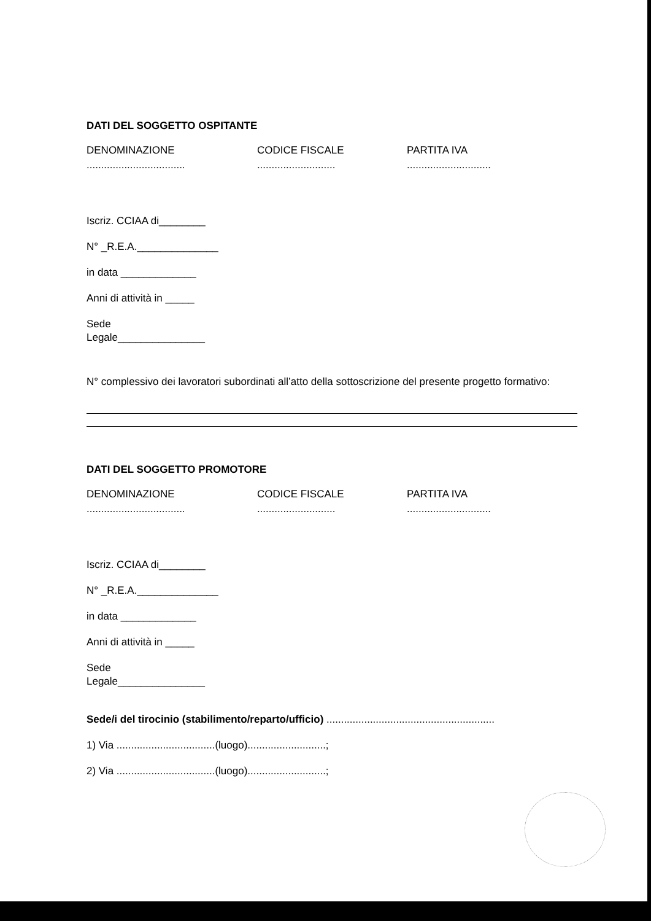DATI DEL SOGGETTO OSPITANTE
DENOMINAZIONE CODICE FISCALE PARTITA IVA
..................................
........................... .............................
Iscriz. CCIAA di________
N° _R.E.A.______________
in data _____________
Anni di attività in _____
Sede
Legale_______________
N° complessivo dei lavoratori subordinati all’atto della sottoscrizione del presente progetto formativo:
DATI DEL SOGGETTO PROMOTORE
DENOMINAZIONE CODICE FISCALE PARTITA IVA
..................................
........................... .............................
Iscriz. CCIAA di________
N° _R.E.A.______________
in data _____________
Anni di attività in _____
Sede
Legale_______________
Sede/i del tirocinio (stabilimento/reparto/ufficio) ..........................................................
1) Via ..................................(luogo)...........................;
2) Via ..................................(luogo)...........................;